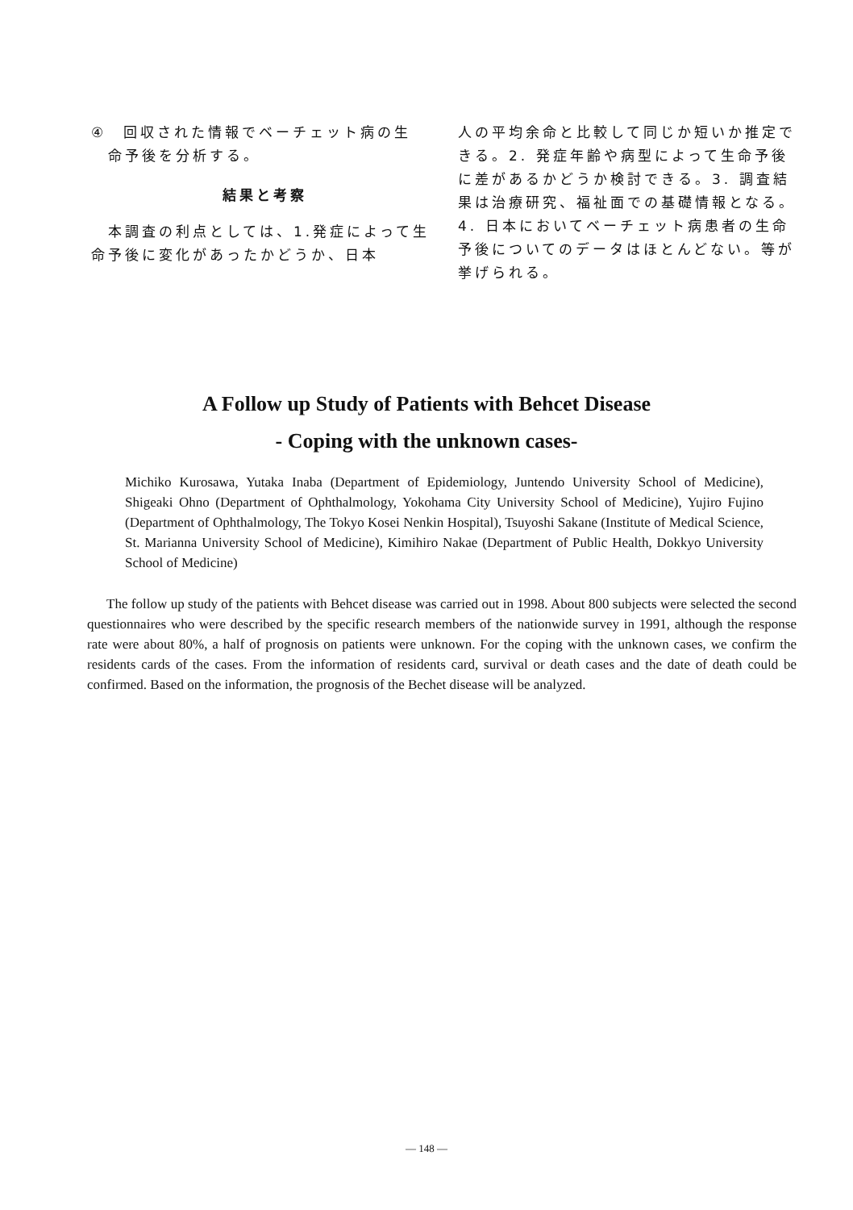④　回収された情報でベーチェット病の生
　命予後を分析する。
結果と考察
　本調査の利点としては、1.発症によって生命予後に変化があったかどうか、日本
人の平均余命と比較して同じか短いか推定できる。2. 発症年齢や病型によって生命予後に差があるかどうか検討できる。3. 調査結果は治療研究、福祉面での基礎情報となる。4. 日本においてベーチェット病患者の生命予後についてのデータはほとんどない。等が挙げられる。
A Follow up Study of Patients with Behcet Disease
- Coping with the unknown cases-
Michiko Kurosawa, Yutaka Inaba (Department of Epidemiology, Juntendo University School of Medicine), Shigeaki Ohno (Department of Ophthalmology, Yokohama City University School of Medicine), Yujiro Fujino (Department of Ophthalmology, The Tokyo Kosei Nenkin Hospital), Tsuyoshi Sakane (Institute of Medical Science, St. Marianna University School of Medicine), Kimihiro Nakae (Department of Public Health, Dokkyo University School of Medicine)
The follow up study of the patients with Behcet disease was carried out in 1998. About 800 subjects were selected the second questionnaires who were described by the specific research members of the nationwide survey in 1991, although the response rate were about 80%, a half of prognosis on patients were unknown. For the coping with the unknown cases, we confirm the residents cards of the cases. From the information of residents card, survival or death cases and the date of death could be confirmed. Based on the information, the prognosis of the Bechet disease will be analyzed.
— 148 —